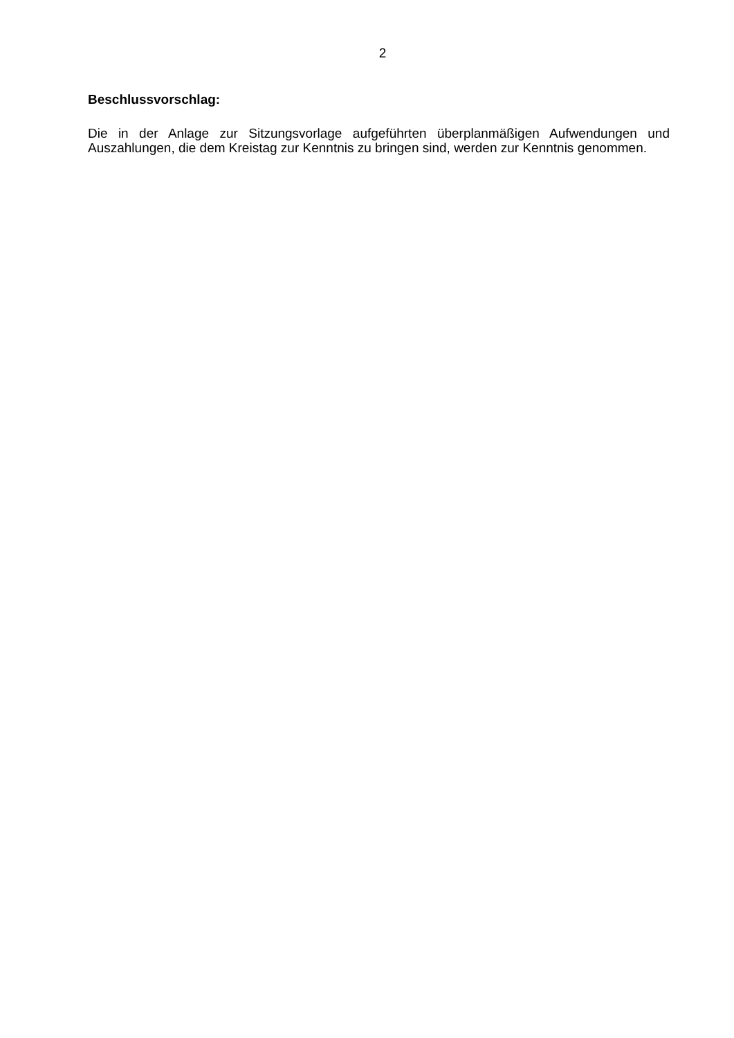2
Beschlussvorschlag:
Die in der Anlage zur Sitzungsvorlage aufgeführten überplanmäßigen Aufwendungen und Auszahlungen, die dem Kreistag zur Kenntnis zu bringen sind, werden zur Kenntnis genommen.